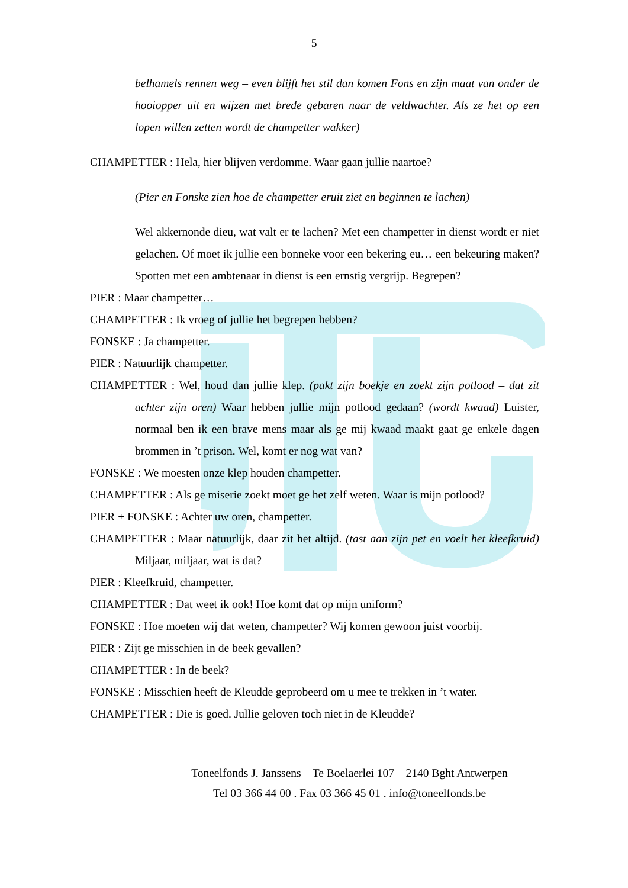5
belhamels rennen weg – even blijft het stil dan komen Fons en zijn maat van onder de hooiopper uit en wijzen met brede gebaren naar de veldwachter. Als ze het op een lopen willen zetten wordt de champetter wakker)
CHAMPETTER : Hela, hier blijven verdomme. Waar gaan jullie naartoe?
(Pier en Fonske zien hoe de champetter eruit ziet en beginnen te lachen)
Wel akkernonde dieu, wat valt er te lachen? Met een champetter in dienst wordt er niet gelachen. Of moet ik jullie een bonneke voor een bekering eu… een bekeuring maken? Spotten met een ambtenaar in dienst is een ernstig vergrijp. Begrepen?
PIER : Maar champetter…
CHAMPETTER : Ik vroeg of jullie het begrepen hebben?
FONSKE : Ja champetter.
PIER : Natuurlijk champetter.
CHAMPETTER : Wel, houd dan jullie klep. (pakt zijn boekje en zoekt zijn potlood – dat zit achter zijn oren) Waar hebben jullie mijn potlood gedaan? (wordt kwaad) Luister, normaal ben ik een brave mens maar als ge mij kwaad maakt gaat ge enkele dagen brommen in ’t prison. Wel, komt er nog wat van?
FONSKE : We moesten onze klep houden champetter.
CHAMPETTER : Als ge miserie zoekt moet ge het zelf weten. Waar is mijn potlood?
PIER + FONSKE : Achter uw oren, champetter.
CHAMPETTER : Maar natuurlijk, daar zit het altijd. (tast aan zijn pet en voelt het kleefkruid) Miljaar, miljaar, wat is dat?
PIER : Kleefkruid, champetter.
CHAMPETTER : Dat weet ik ook! Hoe komt dat op mijn uniform?
FONSKE : Hoe moeten wij dat weten, champetter? Wij komen gewoon juist voorbij.
PIER : Zijt ge misschien in de beek gevallen?
CHAMPETTER : In de beek?
FONSKE : Misschien heeft de Kleudde geprobeerd om u mee te trekken in ’t water.
CHAMPETTER : Die is goed. Jullie geloven toch niet in de Kleudde?
Toneelfonds J. Janssens – Te Boelaerlei 107 – 2140 Bght Antwerpen
Tel 03 366 44 00 . Fax 03 366 45 01 . info@toneelfonds.be